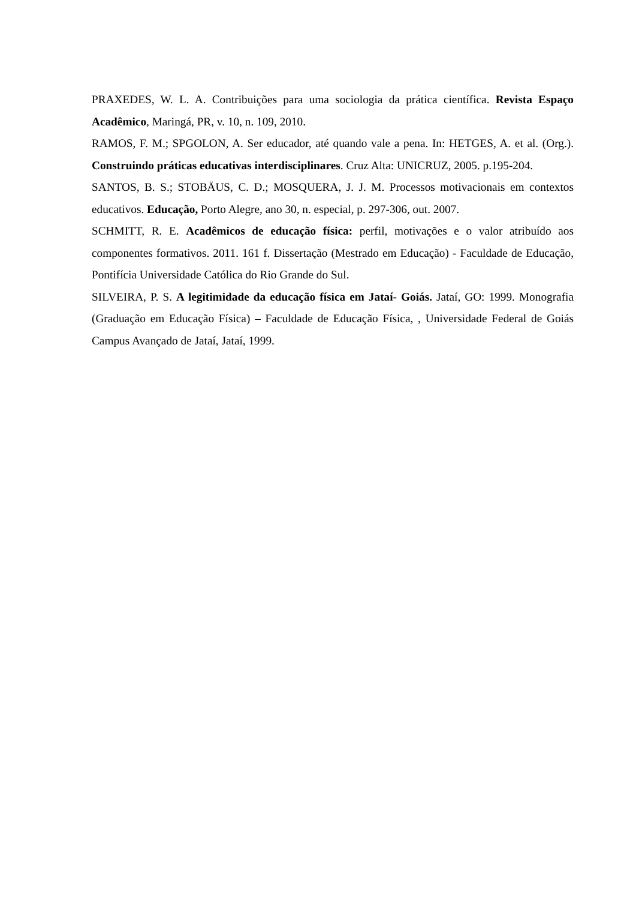PRAXEDES, W. L. A. Contribuições para uma sociologia da prática científica. Revista Espaço Acadêmico, Maringá, PR, v. 10, n. 109, 2010.
RAMOS, F. M.; SPGOLON, A. Ser educador, até quando vale a pena. In: HETGES, A. et al. (Org.). Construindo práticas educativas interdisciplinares. Cruz Alta: UNICRUZ, 2005. p.195-204.
SANTOS, B. S.; STOBÄUS, C. D.; MOSQUERA, J. J. M. Processos motivacionais em contextos educativos. Educação, Porto Alegre, ano 30, n. especial, p. 297-306, out. 2007.
SCHMITT, R. E. Acadêmicos de educação física: perfil, motivações e o valor atribuído aos componentes formativos. 2011. 161 f. Dissertação (Mestrado em Educação) - Faculdade de Educação, Pontifícia Universidade Católica do Rio Grande do Sul.
SILVEIRA, P. S. A legitimidade da educação física em Jataí- Goiás. Jataí, GO: 1999. Monografia (Graduação em Educação Física) – Faculdade de Educação Física, , Universidade Federal de Goiás Campus Avançado de Jataí, Jataí, 1999.